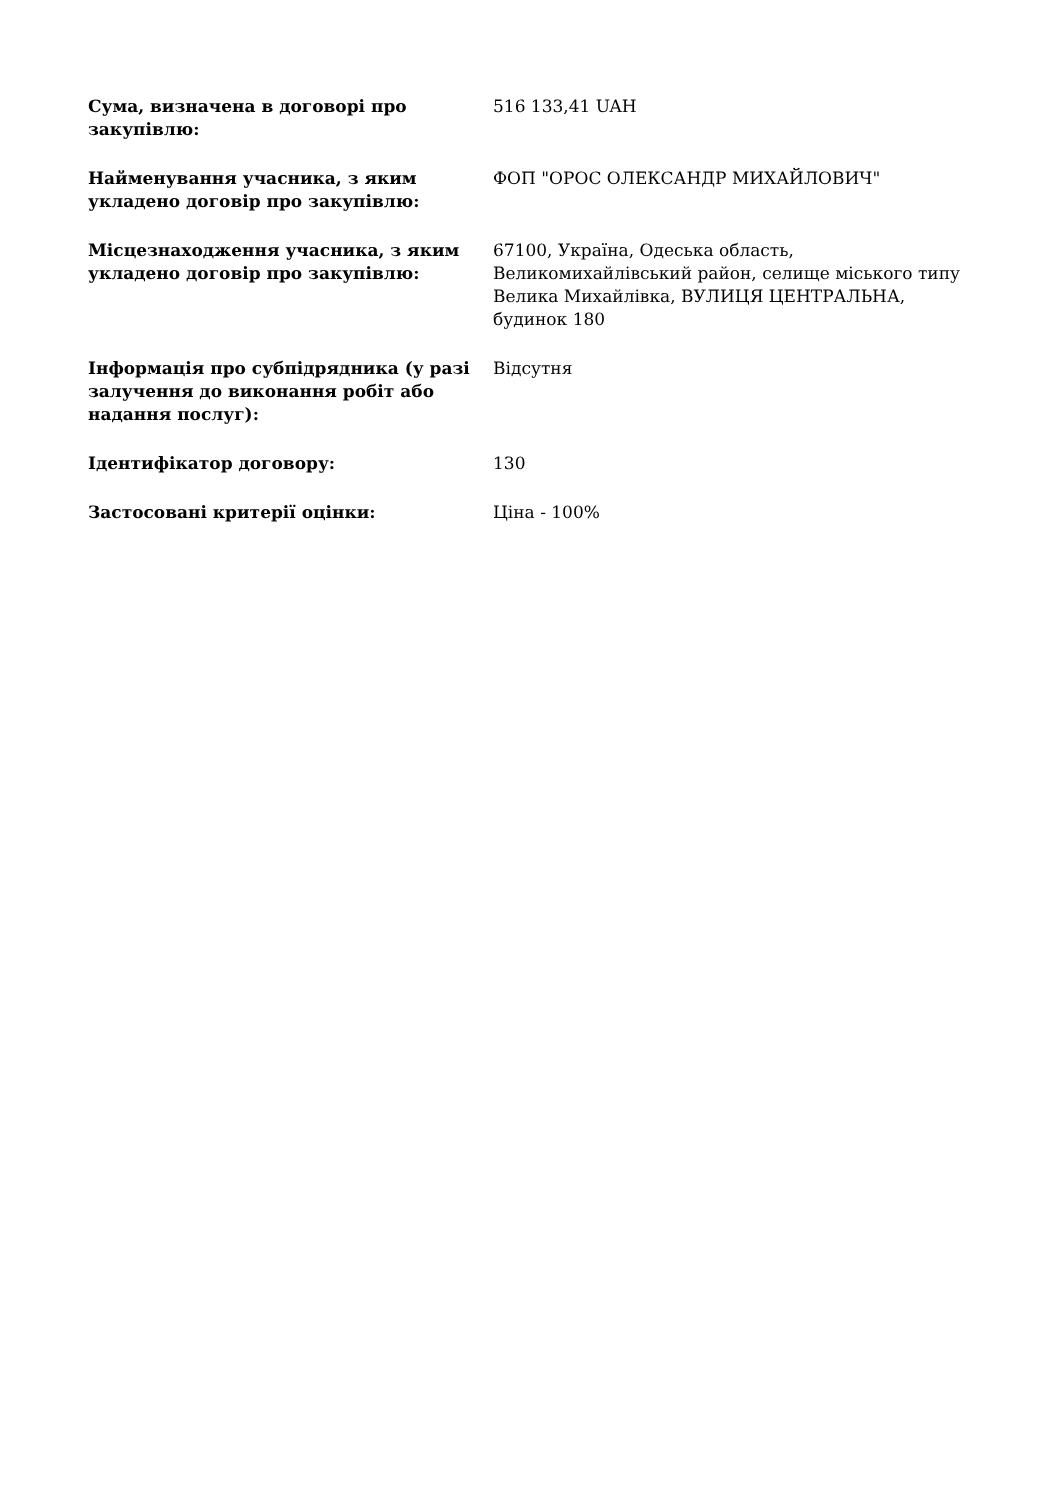| Сума, визначена в договорі про закупівлю: | 516 133,41 UAH |
| Найменування учасника, з яким укладено договір про закупівлю: | ФОП "ОРОС ОЛЕКСАНДР МИХАЙЛОВИЧ" |
| Місцезнаходження учасника, з яким укладено договір про закупівлю: | 67100, Україна, Одеська область, Великомихайлівський район, селище міського типу Велика Михайлівка, ВУЛИЦЯ ЦЕНТРАЛЬНА, будинок 180 |
| Інформація про субпідрядника (у разі залучення до виконання робіт або надання послуг): | Відсутня |
| Ідентифікатор договору: | 130 |
| Застосовані критерії оцінки: | Ціна - 100% |